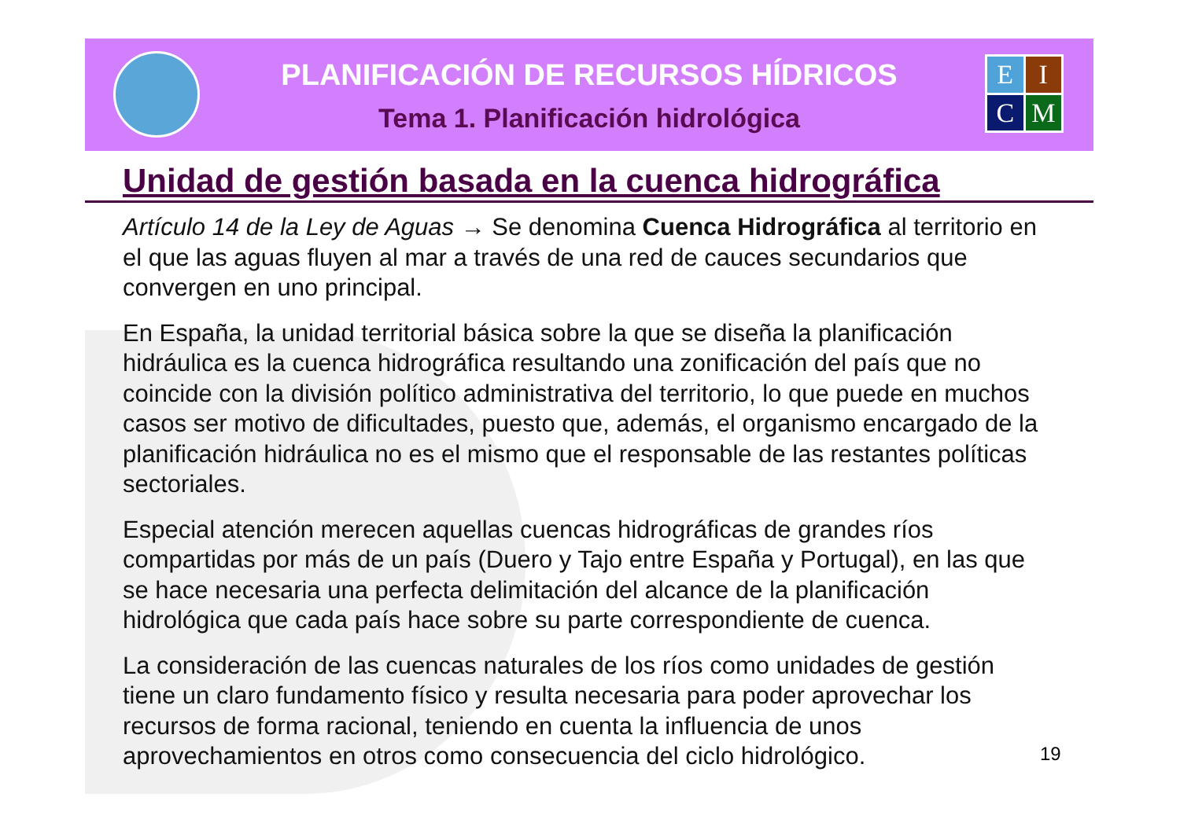PLANIFICACIÓN DE RECURSOS HÍDRICOS
Tema 1. Planificación hidrológica
E
I
C
M
Unidad de gestión basada en la cuenca hidrográfica
Artículo 14 de la Ley de Aguas → Se denomina Cuenca Hidrográfica al territorio en el que las aguas fluyen al mar a través de una red de cauces secundarios que convergen en uno principal.
En España, la unidad territorial básica sobre la que se diseña la planificación hidráulica es la cuenca hidrográfica resultando una zonificación del país que no coincide con la división político administrativa del territorio, lo que puede en muchos casos ser motivo de dificultades, puesto que, además, el organismo encargado de la planificación hidráulica no es el mismo que el responsable de las restantes políticas sectoriales.
Especial atención merecen aquellas cuencas hidrográficas de grandes ríos compartidas por más de un país (Duero y Tajo entre España y Portugal), en las que se hace necesaria una perfecta delimitación del alcance de la planificación hidrológica que cada país hace sobre su parte correspondiente de cuenca.
La consideración de las cuencas naturales de los ríos como unidades de gestión tiene un claro fundamento físico y resulta necesaria para poder aprovechar los recursos de forma racional, teniendo en cuenta la influencia de unos aprovechamientos en otros como consecuencia del ciclo hidrológico.
19